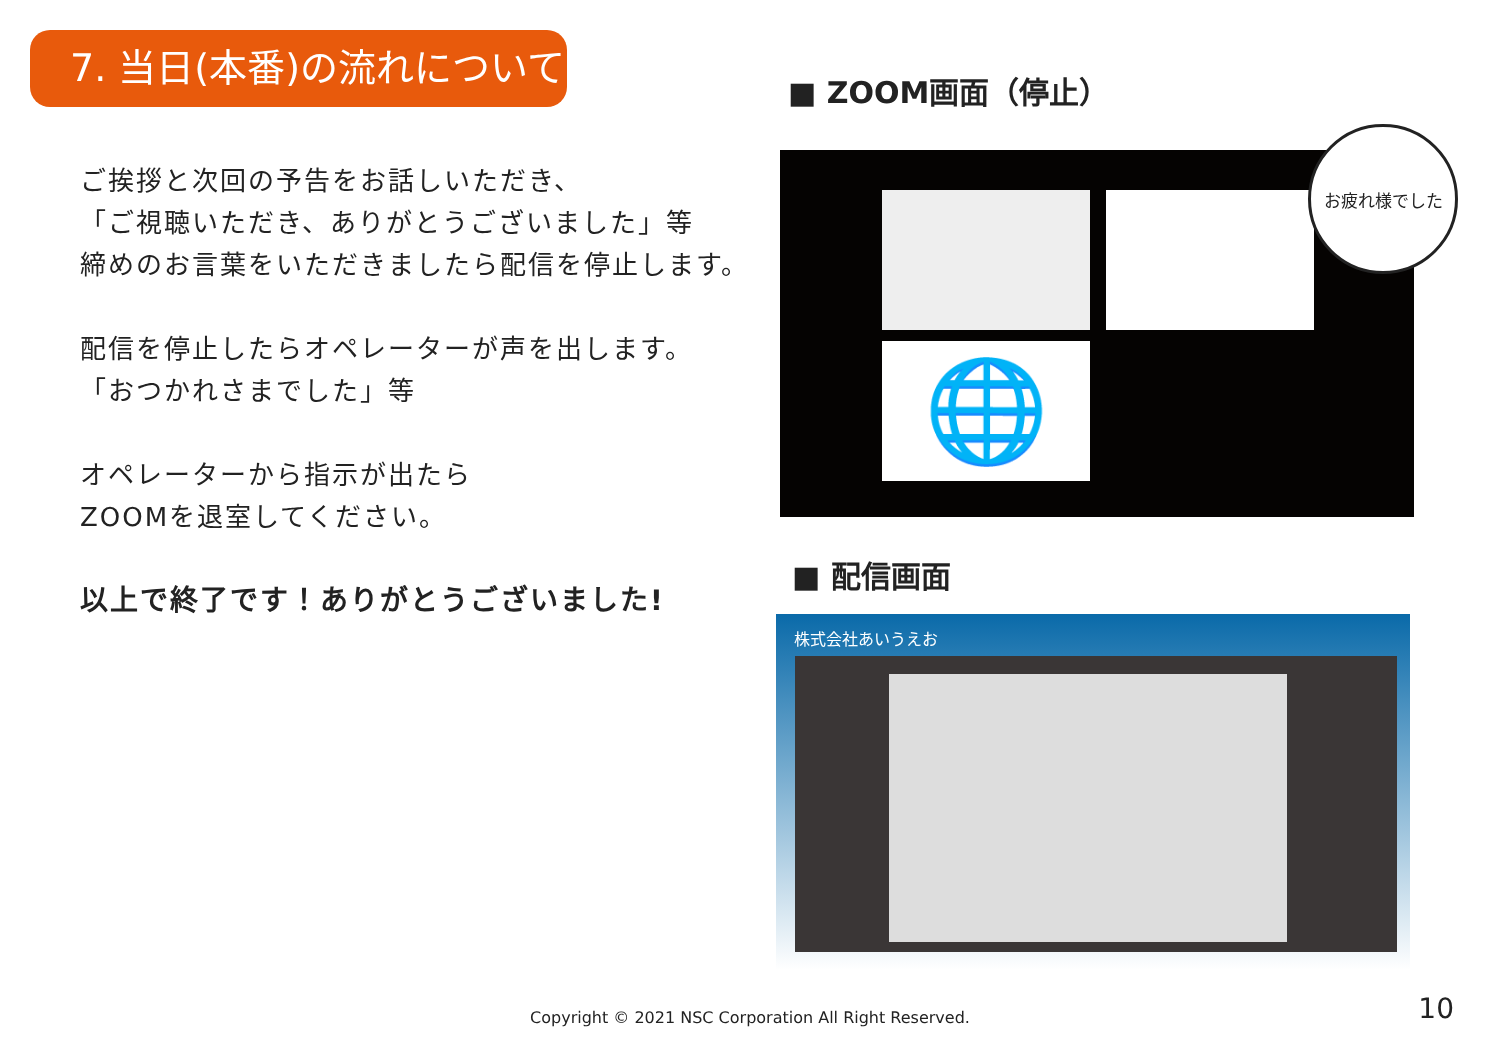7. 当日(本番)の流れについて
ご挨拶と次回の予告をお話しいただき、
「ご視聴いただき、ありがとうございました」等
締めのお言葉をいただきましたら配信を停止します。
配信を停止したらオペレーターが声を出します。
「おつかれさまでした」等
オペレーターから指示が出たら
ZOOMを退室してください。
以上で終了です！ありがとうございました!
■ ZOOM画面（停止）
🌐
お疲れ様でした
■ 配信画面
株式会社あいうえお
Copyright © 2021 NSC Corporation All Right Reserved. 10